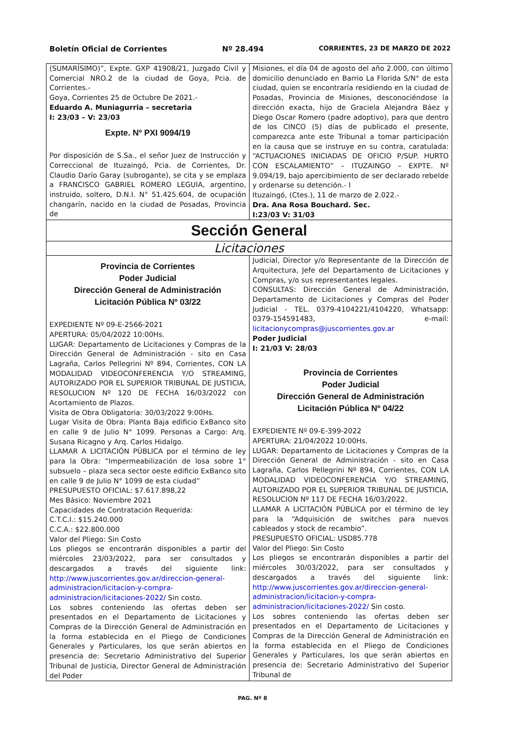Boletín Oficial de Corrientes Nº 28.494 CORRIENTES, 23 DE MARZO DE 2022
(SUMARÍSIMO)”, Expte. GXP 41908/21, Juzgado Civil y Comercial NRO.2 de la ciudad de Goya, Pcia. de Corrientes.-
Goya, Corrientes 25 de Octubre De 2021.-
Eduardo A. Muniagurria – secretaria
I: 23/03 – V: 23/03
Expte. Nº PXI 9094/19
Por disposición de S.Sa., el señor Juez de Instrucción y Correccional de Ituzaingó, Pcia. de Corrientes, Dr. Claudio Darío Garay (subrogante), se cita y se emplaza a FRANCISCO GABRIEL ROMERO LEGUIA, argentino, instruido, soltero, D.N.I. N° 51.425.604, de ocupación changarín, nacido en la ciudad de Posadas, Provincia de
Misiones, el día 04 de agosto del año 2.000, con último domicilio denunciado en Barrio La Florida S/N° de esta ciudad, quien se encontraría residiendo en la ciudad de Posadas, Provincia de Misiones, desconociéndose la dirección exacta, hijo de Graciela Alejandra Báez y Diego Oscar Romero (padre adoptivo), para que dentro de los CINCO (5) días de publicado el presente, comparezca ante este Tribunal a tomar participación en la causa que se instruye en su contra, caratulada: “ACTUACIONES INICIADAS DE OFICIO P/SUP. HURTO CON ESCALAMIENTO” – ITUZAINGO – EXPTE. Nº 9.094/19, bajo apercibimiento de ser declarado rebelde y ordenarse su detención.- I
Ituzaingó, (Ctes.), 11 de marzo de 2.022.-
Dra. Ana Rosa Bouchard. Sec.
I:23/03 V: 31/03
Sección General
Licitaciones
Provincia de Corrientes
Poder Judicial
Dirección General de Administración
Licitación Pública Nº 03/22
EXPEDIENTE Nº 09-E-2566-2021
APERTURA: 05/04/2022 10:00Hs.
LUGAR: Departamento de Licitaciones y Compras de la Dirección General de Administración - sito en Casa Lagraña, Carlos Pellegrini Nº 894, Corrientes, CON LA MODALIDAD VIDEOCONFERENCIA Y/O STREAMING, AUTORIZADO POR EL SUPERIOR TRIBUNAL DE JUSTICIA, RESOLUCION Nº 120 DE FECHA 16/03/2022 con Acortamiento de Plazos.
Visita de Obra Obligatoria: 30/03/2022 9:00Hs.
Lugar Visita de Obra: Planta Baja edificio ExBanco sito en calle 9 de Julio N° 1099. Personas a Cargo: Arq. Susana Ricagno y Arq. Carlos Hidalgo.
LLAMAR A LICITACIÓN PÚBLICA por el término de ley para la Obra: “Impermeabilización de losa sobre 1° subsuelo – plaza seca sector oeste edificio ExBanco sito en calle 9 de Julio N° 1099 de esta ciudad”
PRESUPUESTO OFICIAL: $7.617.898,22
Mes Básico: Noviembre 2021
Capacidades de Contratación Requerida:
C.T.C.I.: $15.240.000
C.C.A.: $22.800.000
Valor del Pliego: Sin Costo
Los pliegos se encontrarán disponibles a partir del miércoles 23/03/2022, para ser consultados y descargados a través del siguiente link: http://www.juscorrientes.gov.ar/direccion-general-administracion/licitacion-y-compra-administracion/licitaciones-2022/ Sin costo.
Los sobres conteniendo las ofertas deben ser presentados en el Departamento de Licitaciones y Compras de la Dirección General de Administración en la forma establecida en el Pliego de Condiciones Generales y Particulares, los que serán abiertos en presencia de: Secretario Administrativo del Superior Tribunal de Justicia, Director General de Administración del Poder
Judicial, Director y/o Representante de la Dirección de Arquitectura, Jefe del Departamento de Licitaciones y Compras, y/o sus representantes legales.
CONSULTAS: Dirección General de Administración, Departamento de Licitaciones y Compras del Poder Judicial - TEL. 0379-4104221/4104220, Whatsapp: 0379-154591483, e-mail: licitacionycompras@juscorrientes.gov.ar
Poder Judicial
I: 21/03 V: 28/03
Provincia de Corrientes
Poder Judicial
Dirección General de Administración
Licitación Pública Nº 04/22
EXPEDIENTE Nº 09-E-399-2022
APERTURA: 21/04/2022 10:00Hs.
LUGAR: Departamento de Licitaciones y Compras de la Dirección General de Administración - sito en Casa Lagraña, Carlos Pellegrini Nº 894, Corrientes, CON LA MODALIDAD VIDEOCONFERENCIA Y/O STREAMING, AUTORIZADO POR EL SUPERIOR TRIBUNAL DE JUSTICIA, RESOLUCION Nº 117 DE FECHA 16/03/2022.
LLAMAR A LICITACIÓN PÚBLICA por el término de ley para la “Adquisición de switches para nuevos cableados y stock de recambio”.
PRESUPUESTO OFICIAL: USD85.778
Valor del Pliego: Sin Costo
Los pliegos se encontrarán disponibles a partir del miércoles 30/03/2022, para ser consultados y descargados a través del siguiente link: http://www.juscorrientes.gov.ar/direccion-general-administracion/licitacion-y-compra-administracion/licitaciones-2022/ Sin costo.
Los sobres conteniendo las ofertas deben ser presentados en el Departamento de Licitaciones y Compras de la Dirección General de Administración en la forma establecida en el Pliego de Condiciones Generales y Particulares, los que serán abiertos en presencia de: Secretario Administrativo del Superior Tribunal de
PAG. Nº 8